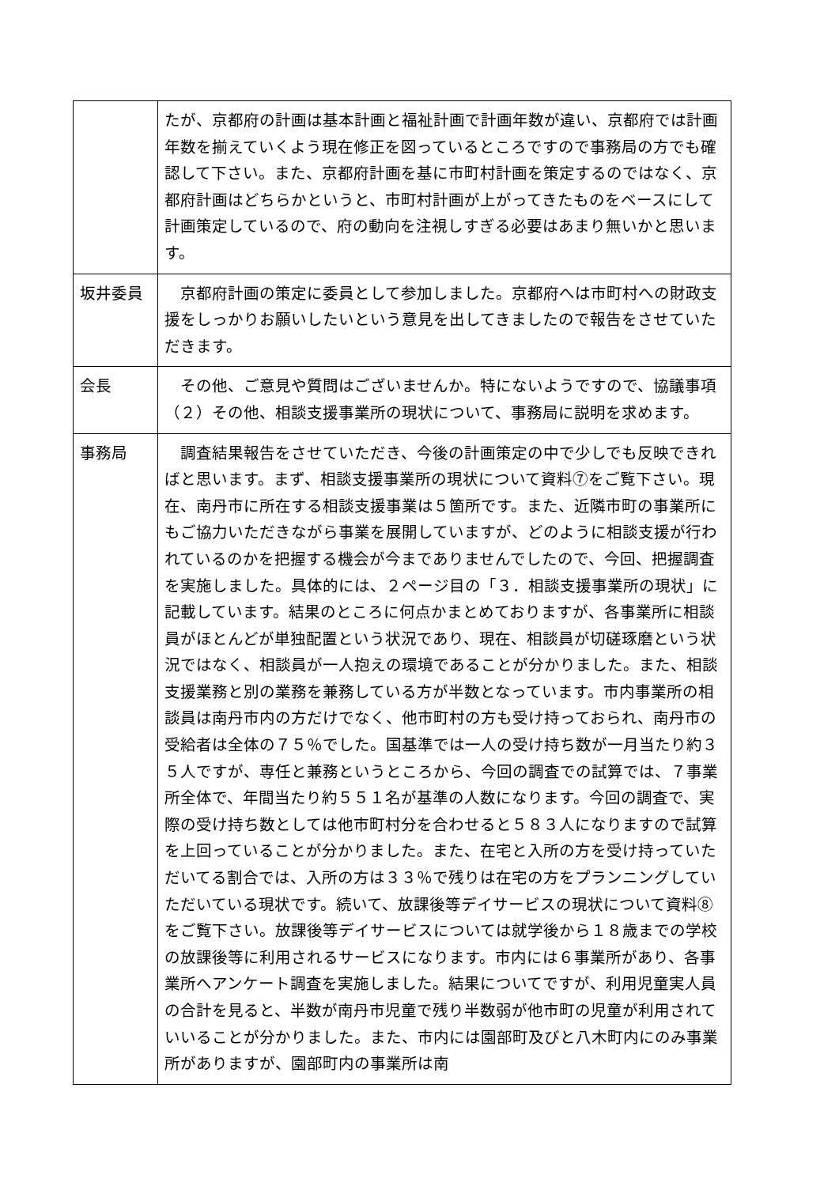| | たが、京都府の計画は基本計画と福祉計画で計画年数が違い、京都府では計画年数を揃えていくよう現在修正を図っているところですので事務局の方でも確認して下さい。また、京都府計画を基に市町村計画を策定するのではなく、京都府計画はどちらかというと、市町村計画が上がってきたものをベースにして計画策定しているので、府の動向を注視しすぎる必要はあまり無いかと思います。 |
| 坂井委員 | 京都府計画の策定に委員として参加しました。京都府へは市町村への財政支援をしっかりお願いしたいという意見を出してきましたので報告をさせていただきます。 |
| 会長 | その他、ご意見や質問はございませんか。特にないようですので、協議事項（２）その他、相談支援事業所の現状について、事務局に説明を求めます。 |
| 事務局 | 調査結果報告をさせていただき、今後の計画策定の中で少しでも反映できればと思います。まず、相談支援事業所の現状について資料⑦をご覧下さい。現在、南丹市に所在する相談支援事業は５箇所です。また、近隣市町の事業所にもご協力いただきながら事業を展開していますが、どのように相談支援が行われているのかを把握する機会が今までありませんでしたので、今回、把握調査を実施しました。具体的には、２ページ目の「３．相談支援事業所の現状」に記載しています。結果のところに何点かまとめておりますが、各事業所に相談員がほとんどが単独配置という状況であり、現在、相談員が切磋琢磨という状況ではなく、相談員が一人抱えの環境であることが分かりました。また、相談支援業務と別の業務を兼務している方が半数となっています。市内事業所の相談員は南丹市内の方だけでなく、他市町村の方も受け持っておられ、南丹市の受給者は全体の７５％でした。国基準では一人の受け持ち数が一月当たり約３５人ですが、専任と兼務というところから、今回の調査での試算では、７事業所全体で、年間当たり約５５１名が基準の人数になります。今回の調査で、実際の受け持ち数としては他市町村分を合わせると５８３人になりますので試算を上回っていることが分かりました。また、在宅と入所の方を受け持っていただいてる割合では、入所の方は３３％で残りは在宅の方をプランニングしていただいている現状です。続いて、放課後等デイサービスの現状について資料⑧をご覧下さい。放課後等デイサービスについては就学後から１８歳までの学校の放課後等に利用されるサービスになります。市内には６事業所があり、各事業所へアンケート調査を実施しました。結果についてですが、利用児童実人員の合計を見ると、半数が南丹市児童で残り半数弱が他市町の児童が利用されていいることが分かりました。また、市内には園部町及びと八木町内にのみ事業所がありますが、園部町内の事業所は南 |